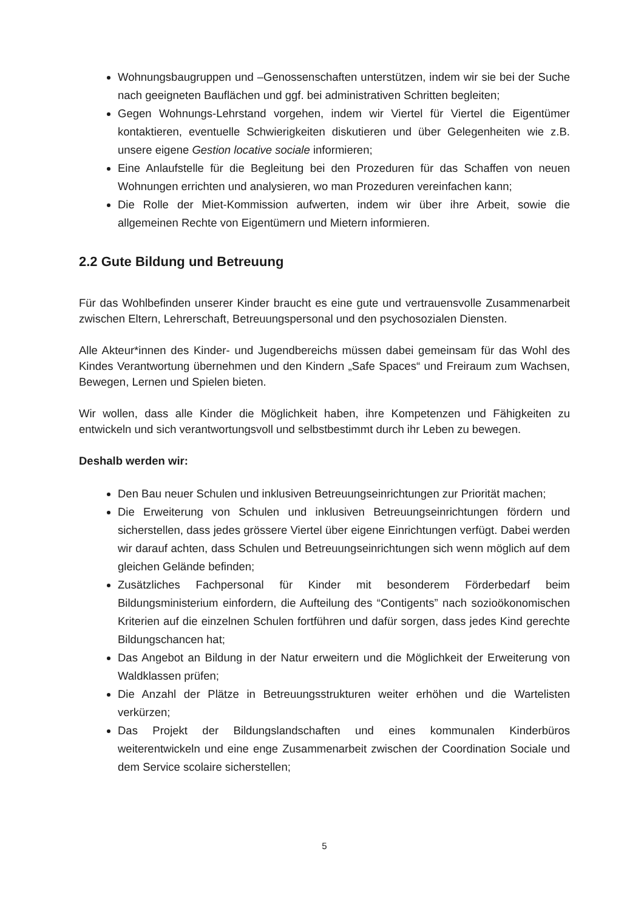Wohnungsbaugruppen und –Genossenschaften unterstützen, indem wir sie bei der Suche nach geeigneten Bauflächen und ggf. bei administrativen Schritten begleiten;
Gegen Wohnungs-Lehrstand vorgehen, indem wir Viertel für Viertel die Eigentümer kontaktieren, eventuelle Schwierigkeiten diskutieren und über Gelegenheiten wie z.B. unsere eigene Gestion locative sociale informieren;
Eine Anlaufstelle für die Begleitung bei den Prozeduren für das Schaffen von neuen Wohnungen errichten und analysieren, wo man Prozeduren vereinfachen kann;
Die Rolle der Miet-Kommission aufwerten, indem wir über ihre Arbeit, sowie die allgemeinen Rechte von Eigentümern und Mietern informieren.
2.2 Gute Bildung und Betreuung
Für das Wohlbefinden unserer Kinder braucht es eine gute und vertrauensvolle Zusammenarbeit zwischen Eltern, Lehrerschaft, Betreuungspersonal und den psychosozialen Diensten.
Alle Akteur*innen des Kinder- und Jugendbereichs müssen dabei gemeinsam für das Wohl des Kindes Verantwortung übernehmen und den Kindern „Safe Spaces“ und Freiraum zum Wachsen, Bewegen, Lernen und Spielen bieten.
Wir wollen, dass alle Kinder die Möglichkeit haben, ihre Kompetenzen und Fähigkeiten zu entwickeln und sich verantwortungsvoll und selbstbestimmt durch ihr Leben zu bewegen.
Deshalb werden wir:
Den Bau neuer Schulen und inklusiven Betreuungseinrichtungen zur Priorität machen;
Die Erweiterung von Schulen und inklusiven Betreuungseinrichtungen fördern und sicherstellen, dass jedes grössere Viertel über eigene Einrichtungen verfügt. Dabei werden wir darauf achten, dass Schulen und Betreuungseinrichtungen sich wenn möglich auf dem gleichen Gelände befinden;
Zusätzliches Fachpersonal für Kinder mit besonderem Förderbedarf beim Bildungsministerium einfordern, die Aufteilung des “Contigents” nach sozioökonomischen Kriterien auf die einzelnen Schulen fortführen und dafür sorgen, dass jedes Kind gerechte Bildungschancen hat;
Das Angebot an Bildung in der Natur erweitern und die Möglichkeit der Erweiterung von Waldklassen prüfen;
Die Anzahl der Plätze in Betreuungsstrukturen weiter erhöhen und die Wartelisten verkürzen;
Das Projekt der Bildungslandschaften und eines kommunalen Kinderbüros weiterentwickeln und eine enge Zusammenarbeit zwischen der Coordination Sociale und dem Service scolaire sicherstellen;
5